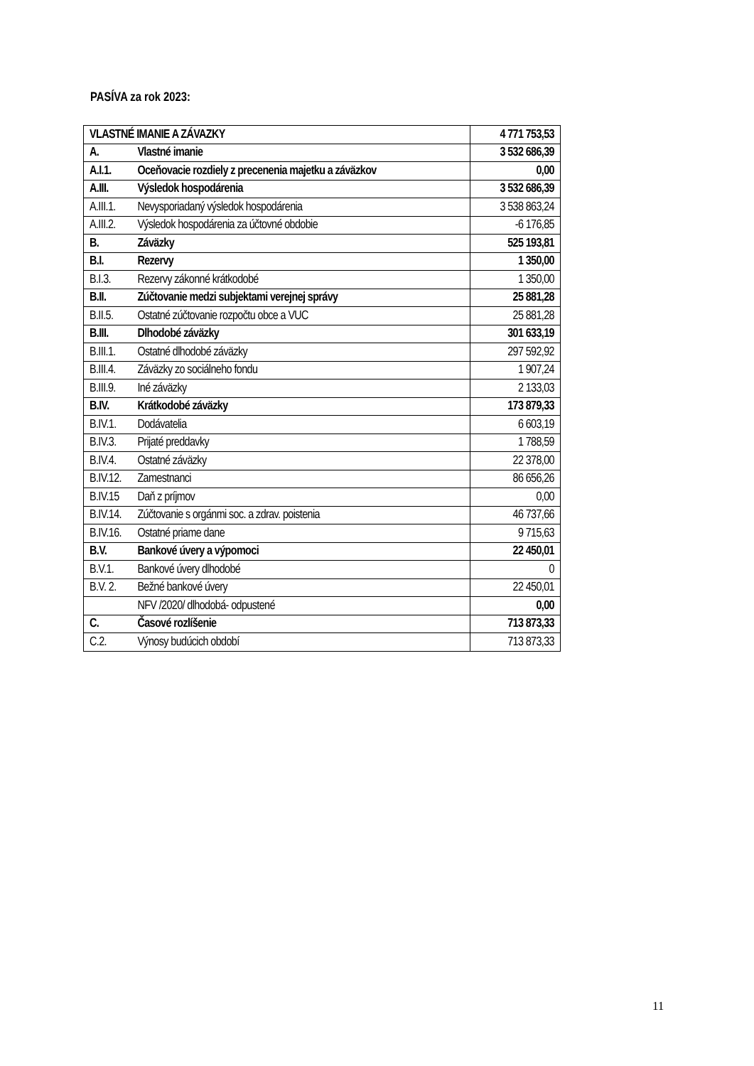PASÍVA za rok 2023:
| VLASTNÉ IMANIE A ZÁVAZKY | 4 771 753,53 |
| A. Vlastné imanie | 3 532 686,39 |
| A.I.1. Oceňovacie rozdiely z precenenia majetku a záväzkov | 0,00 |
| A.III. Výsledok hospodárenia | 3 532 686,39 |
| A.III.1. Nevysporiadaný výsledok hospodárenia | 3 538 863,24 |
| A.III.2. Výsledok hospodárenia za účtovné obdobie | -6 176,85 |
| B. Záväzky | 525 193,81 |
| B.I. Rezervy | 1 350,00 |
| B.I.3. Rezervy zákonné krátkodobé | 1 350,00 |
| B.II. Zúčtovanie medzi subjektami verejnej správy | 25 881,28 |
| B.II.5. Ostatné zúčtovanie rozpočtu obce a VUC | 25 881,28 |
| B.III. Dlhodobé záväzky | 301 633,19 |
| B.III.1. Ostatné dlhodobé záväzky | 297 592,92 |
| B.III.4. Záväzky zo sociálneho fondu | 1 907,24 |
| B.III.9. Iné záväzky | 2 133,03 |
| B.IV. Krátkodobé záväzky | 173 879,33 |
| B.IV.1. Dodávatelia | 6 603,19 |
| B.IV.3. Prijaté preddavky | 1 788,59 |
| B.IV.4. Ostatné záväzky | 22 378,00 |
| B.IV.12. Zamestnanci | 86 656,26 |
| B.IV.15 Daň z príjmov | 0,00 |
| B.IV.14. Zúčtovanie s orgánmi soc. a zdrav. poistenia | 46 737,66 |
| B.IV.16. Ostatné priame dane | 9 715,63 |
| B.V. Bankové úvery a výpomoci | 22 450,01 |
| B.V.1. Bankové úvery dlhodobé | 0 |
| B.V. 2. Bežné bankové úvery | 22 450,01 |
| NFV /2020/ dlhodobá- odpustené | 0,00 |
| C. Časové rozlíšenie | 713 873,33 |
| C.2. Výnosy budúcich období | 713 873,33 |
11